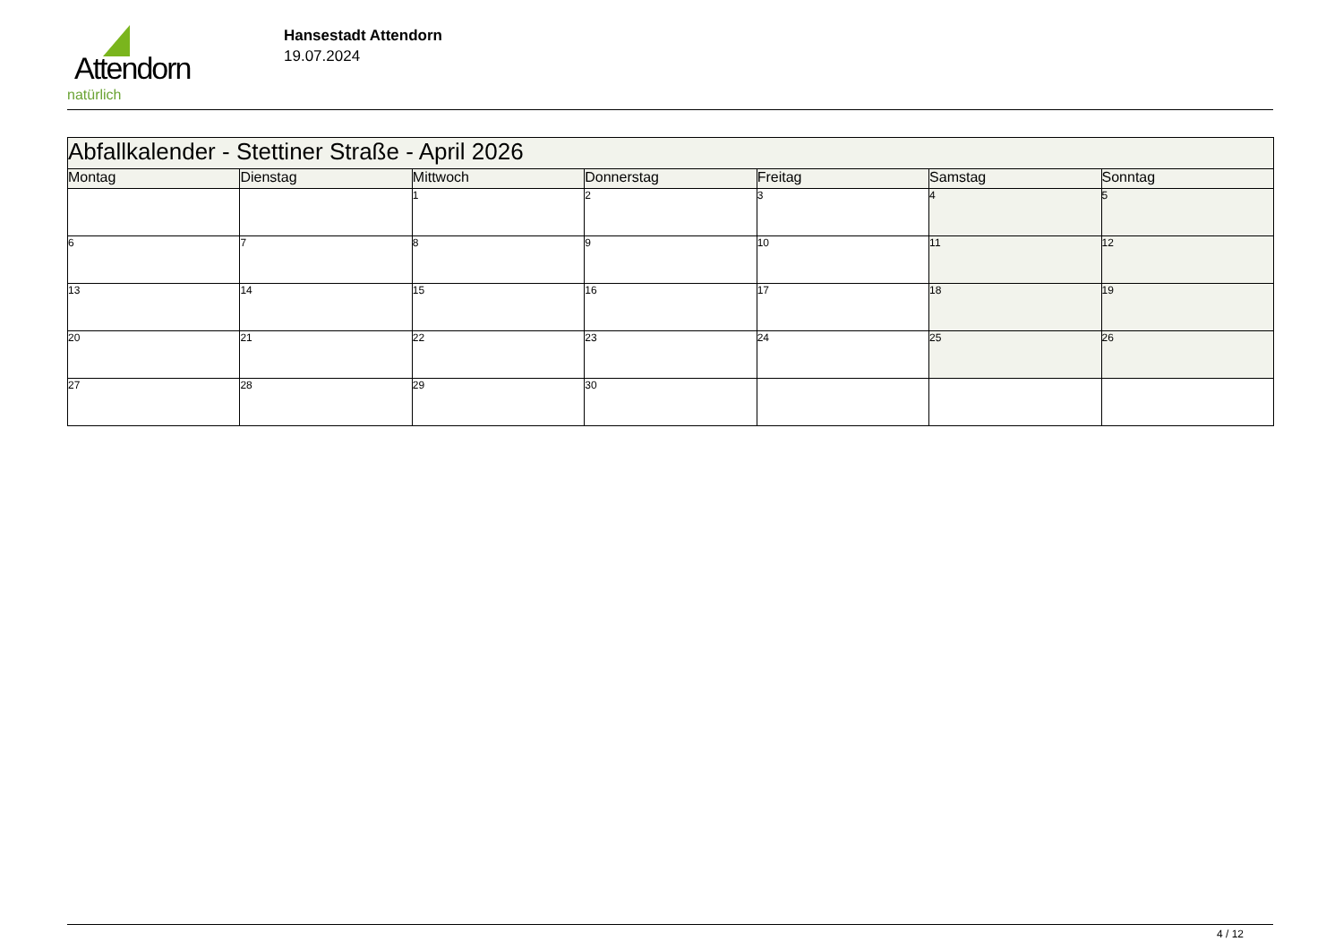Attendorn
natürlich
Hansestadt Attendorn
19.07.2024
| Abfallkalender - Stettiner Straße - April 2026 | | | | | | |
| Montag | Dienstag | Mittwoch | Donnerstag | Freitag | Samstag | Sonntag |
| | | 1 | 2 | 3 | 4 | 5 |
| 6 | 7 | 8 | 9 | 10 | 11 | 12 |
| 13 | 14 | 15 | 16 | 17 | 18 | 19 |
| 20 | 21 | 22 | 23 | 24 | 25 | 26 |
| 27 | 28 | 29 | 30 | | | |
4 / 12